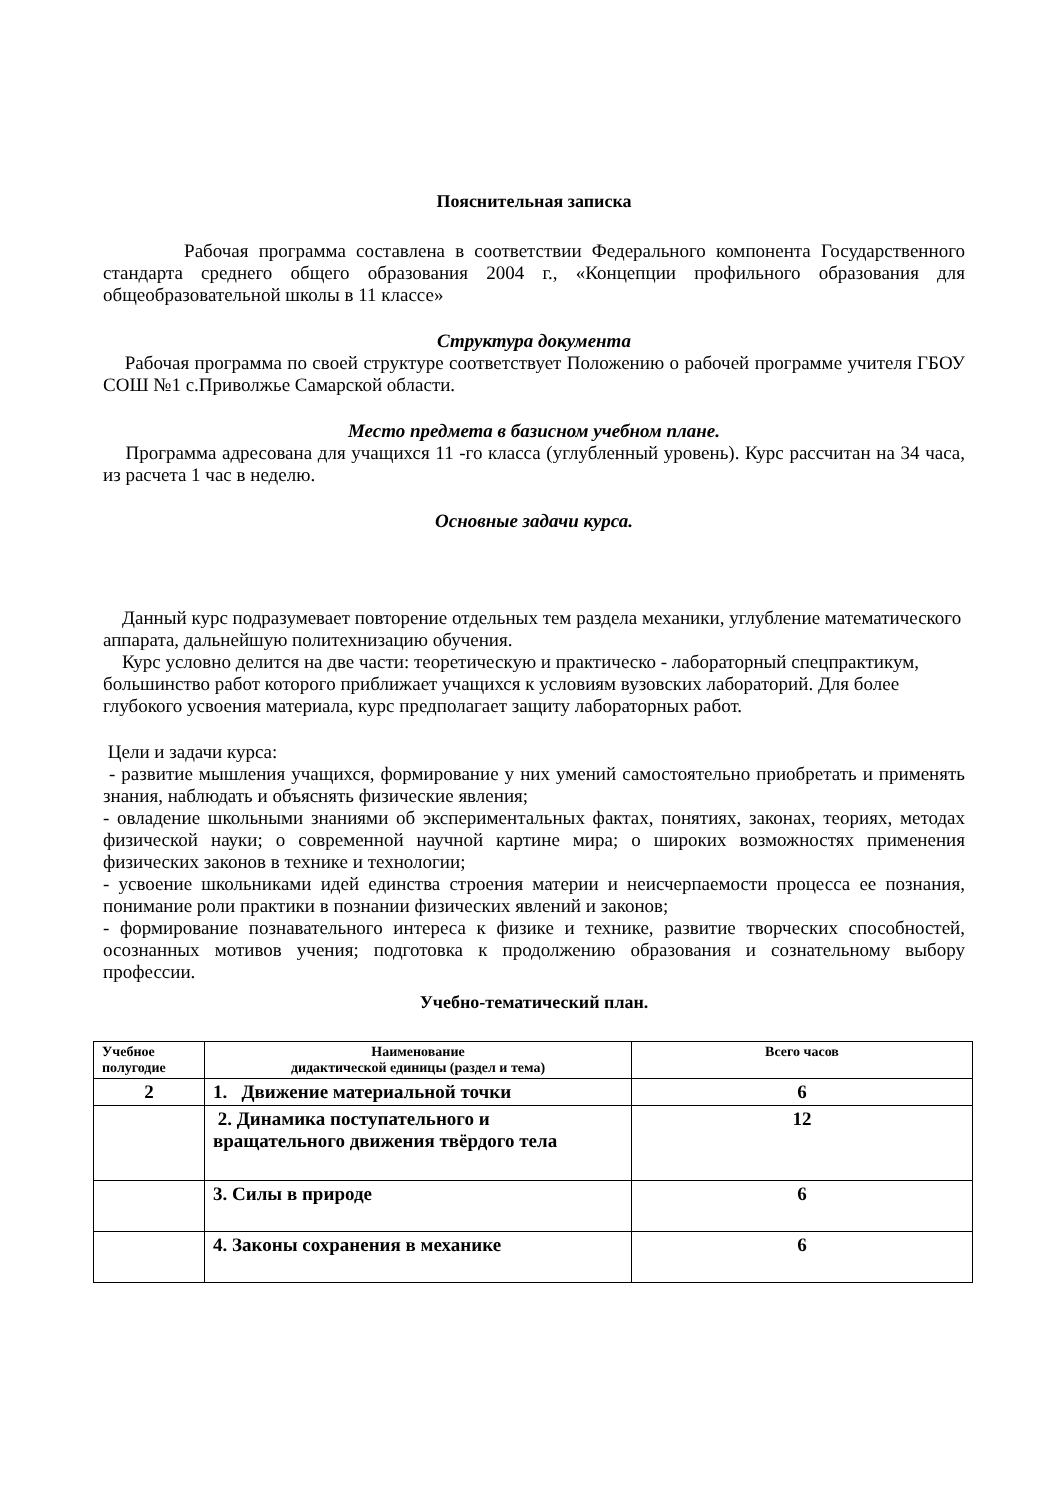Пояснительная записка
Рабочая программа составлена в соответствии Федерального компонента Государственного стандарта среднего общего образования 2004 г., «Концепции профильного образования для общеобразовательной школы в 11 классе»
Структура документа
Рабочая программа по своей структуре соответствует Положению о рабочей программе учителя ГБОУ СОШ №1 с.Приволжье Самарской области.
Место предмета в базисном учебном плане.
Программа адресована для учащихся 11 -го класса (углубленный уровень). Курс рассчитан на 34 часа, из расчета 1 час в неделю.
Основные задачи курса.
Данный курс подразумевает повторение отдельных тем раздела механики, углубление математического аппарата, дальнейшую политехнизацию обучения.
Курс условно делится на две части: теоретическую и практическо - лабораторный спецпрактикум, большинство работ которого приближает учащихся к условиям вузовских лабораторий. Для более глубокого усвоения материала, курс предполагает защиту лабораторных работ.
Цели и задачи курса:
- развитие мышления учащихся, формирование у них умений самостоятельно приобретать и применять знания, наблюдать и объяснять физические явления;
- овладение школьными знаниями об экспериментальных фактах, понятиях, законах, теориях, методах физической науки; о современной научной картине мира; о широких возможностях применения физических законов в технике и технологии;
- усвоение школьниками идей единства строения материи и неисчерпаемости процесса ее познания, понимание роли практики в познании физических явлений и законов;
- формирование познавательного интереса к физике и технике, развитие творческих способностей, осознанных мотивов учения; подготовка к продолжению образования и сознательному выбору профессии.
Учебно-тематический план.
| Учебное полугодие | Наименование дидактической единицы (раздел и тема) | Всего часов |
| --- | --- | --- |
| 2 | 1. Движение материальной точки | 6 |
| | 2. Динамика поступательного и вращательного движения твёрдого тела | 12 |
| | 3. Силы в природе | 6 |
| | 4. Законы сохранения в механике | 6 |